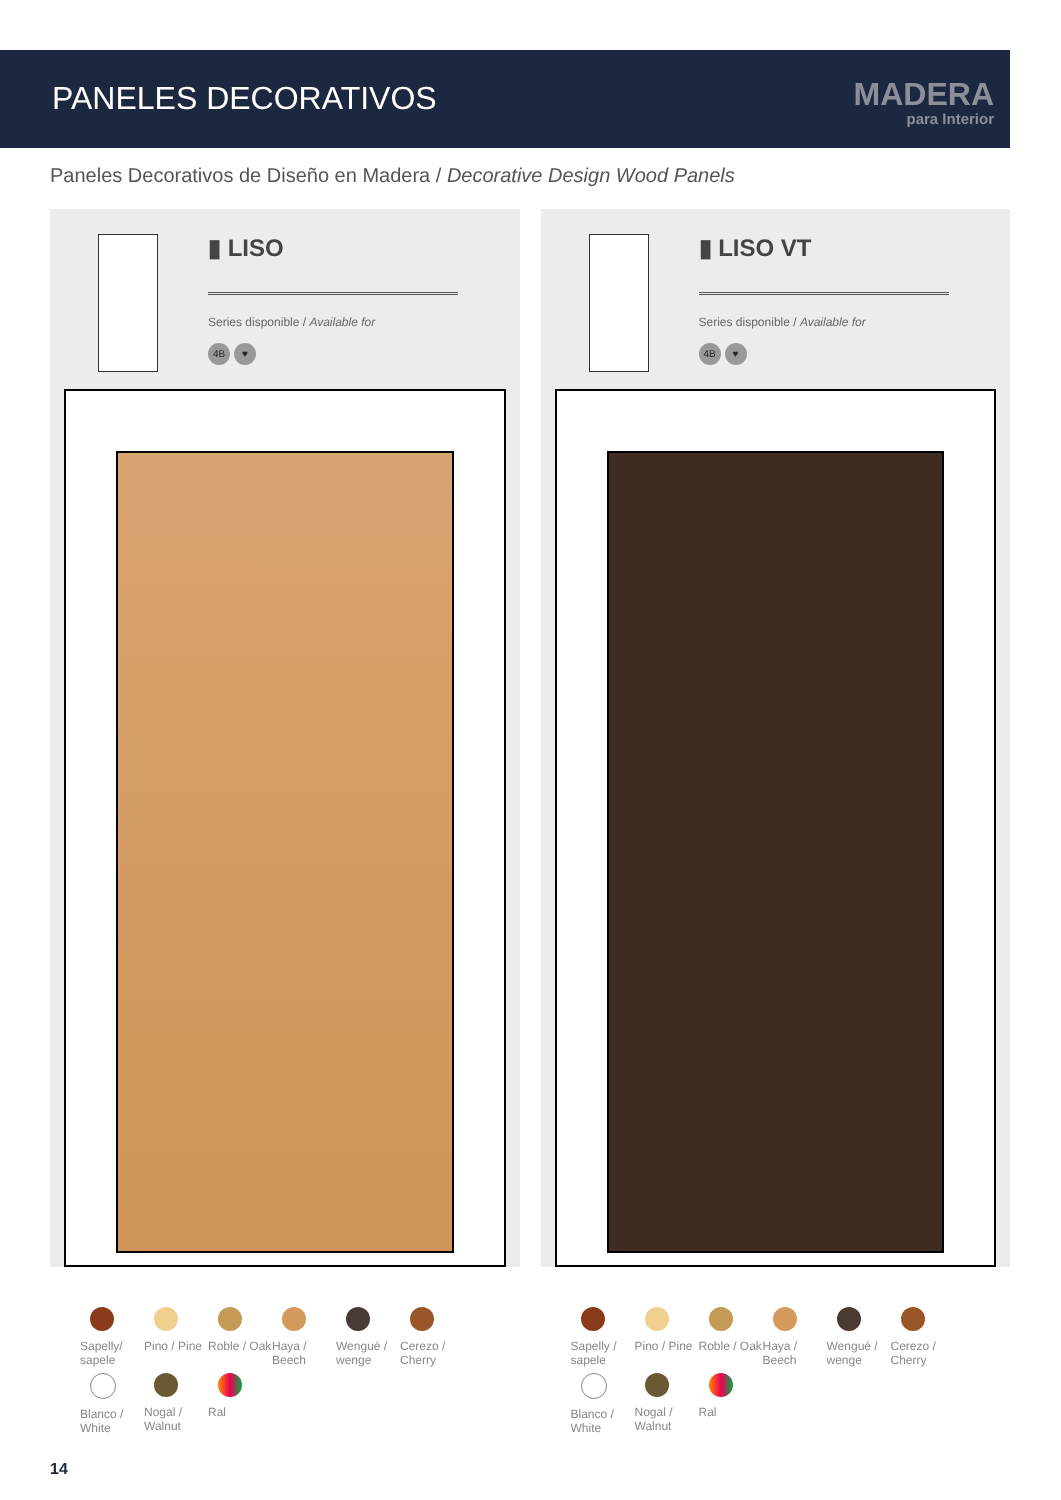PANELES DECORATIVOS
MADERA
para Interior
Paneles Decorativos de Diseño en Madera / Decorative Design Wood Panels
▮ LISO
Series disponible / Available for
4B ♥
Sapelly/ sapele
Pino / Pine
Roble / Oak
Haya / Beech
Wengué / wenge
Cerezo / Cherry
Blanco / White
Nogal / Walnut
Ral
▮ LISO VT
Series disponible / Available for
4B ♥
Sapelly / sapele
Pino / Pine
Roble / Oak
Haya / Beech
Wengué / wenge
Cerezo / Cherry
Blanco / White
Nogal / Walnut
Ral
14